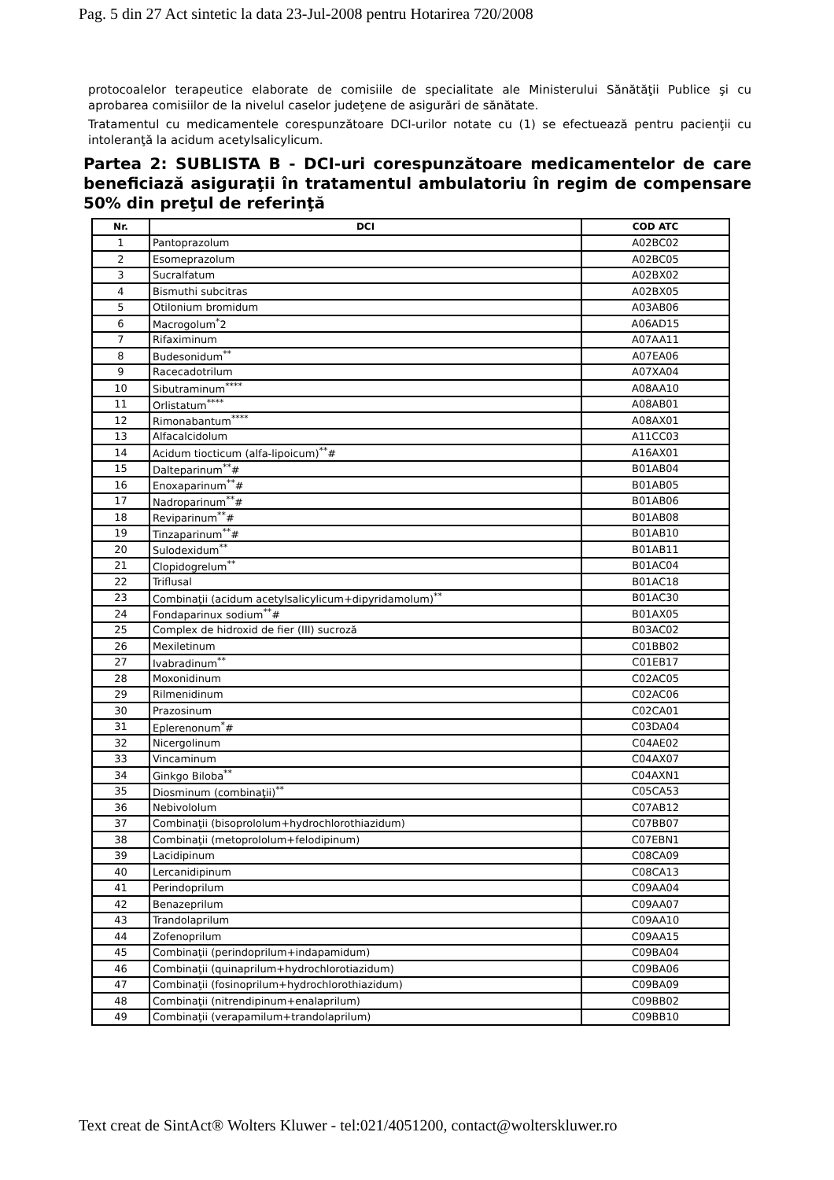Pag. 5 din 27 Act sintetic la data 23-Jul-2008 pentru Hotarirea 720/2008
protocoalelor terapeutice elaborate de comisiile de specialitate ale Ministerului Sănătăţii Publice şi cu aprobarea comisiilor de la nivelul caselor judeţene de asigurări de sănătate.
Tratamentul cu medicamentele corespunzătoare DCI-urilor notate cu (1) se efectuează pentru pacienţii cu intoleranţă la acidum acetylsalicylicum.
Partea 2: SUBLISTA B - DCI-uri corespunzătoare medicamentelor de care beneficiază asiguraţii în tratamentul ambulatoriu în regim de compensare 50% din preţul de referinţă
| Nr. | DCI | COD ATC |
| --- | --- | --- |
| 1 | Pantoprazolum | A02BC02 |
| 2 | Esomeprazolum | A02BC05 |
| 3 | Sucralfatum | A02BX02 |
| 4 | Bismuthi subcitras | A02BX05 |
| 5 | Otilonium bromidum | A03AB06 |
| 6 | Macrogolum<sup>*</sup>2 | A06AD15 |
| 7 | Rifaximinum | A07AA11 |
| 8 | Budesonidum<sup>**</sup> | A07EA06 |
| 9 | Racecadotrilum | A07XA04 |
| 10 | Sibutraminum<sup>****</sup> | A08AA10 |
| 11 | Orlistatum<sup>****</sup> | A08AB01 |
| 12 | Rimonabantum<sup>****</sup> | A08AX01 |
| 13 | Alfacalcidolum | A11CC03 |
| 14 | Acidum tiocticum (alfa-lipoicum)<sup>**</sup># | A16AX01 |
| 15 | Dalteparinum<sup>**</sup># | B01AB04 |
| 16 | Enoxaparinum<sup>**</sup># | B01AB05 |
| 17 | Nadroparinum<sup>**</sup># | B01AB06 |
| 18 | Reviparinum<sup>**</sup># | B01AB08 |
| 19 | Tinzaparinum<sup>**</sup># | B01AB10 |
| 20 | Sulodexidum<sup>**</sup> | B01AB11 |
| 21 | Clopidogrelum<sup>**</sup> | B01AC04 |
| 22 | Triflusal | B01AC18 |
| 23 | Combinaţii (acidum acetylsalicylicum+dipyridamolum)<sup>**</sup> | B01AC30 |
| 24 | Fondaparinux sodium<sup>**</sup># | B01AX05 |
| 25 | Complex de hidroxid de fier (III) sucroză | B03AC02 |
| 26 | Mexiletinum | C01BB02 |
| 27 | Ivabradinum<sup>**</sup> | C01EB17 |
| 28 | Moxonidinum | C02AC05 |
| 29 | Rilmenidinum | C02AC06 |
| 30 | Prazosinum | C02CA01 |
| 31 | Eplerenonum<sup>*</sup># | C03DA04 |
| 32 | Nicergolinum | C04AE02 |
| 33 | Vincaminum | C04AX07 |
| 34 | Ginkgo Biloba<sup>**</sup> | C04AXN1 |
| 35 | Diosminum (combinaţii)<sup>**</sup> | C05CA53 |
| 36 | Nebivololum | C07AB12 |
| 37 | Combinaţii (bisoprololum+hydrochlorothiazidum) | C07BB07 |
| 38 | Combinaţii (metoprololum+felodipinum) | C07EBN1 |
| 39 | Lacidipinum | C08CA09 |
| 40 | Lercanidipinum | C08CA13 |
| 41 | Perindoprilum | C09AA04 |
| 42 | Benazeprilum | C09AA07 |
| 43 | Trandolaprilum | C09AA10 |
| 44 | Zofenoprilum | C09AA15 |
| 45 | Combinaţii (perindoprilum+indapamidum) | C09BA04 |
| 46 | Combinaţii (quinaprilum+hydrochlorotiazidum) | C09BA06 |
| 47 | Combinaţii (fosinoprilum+hydrochlorothiazidum) | C09BA09 |
| 48 | Combinaţii (nitrendipinum+enalaprilum) | C09BB02 |
| 49 | Combinaţii (verapamilum+trandolaprilum) | C09BB10 |
Text creat de SintAct® Wolters Kluwer - tel:021/4051200, contact@wolterskluwer.ro